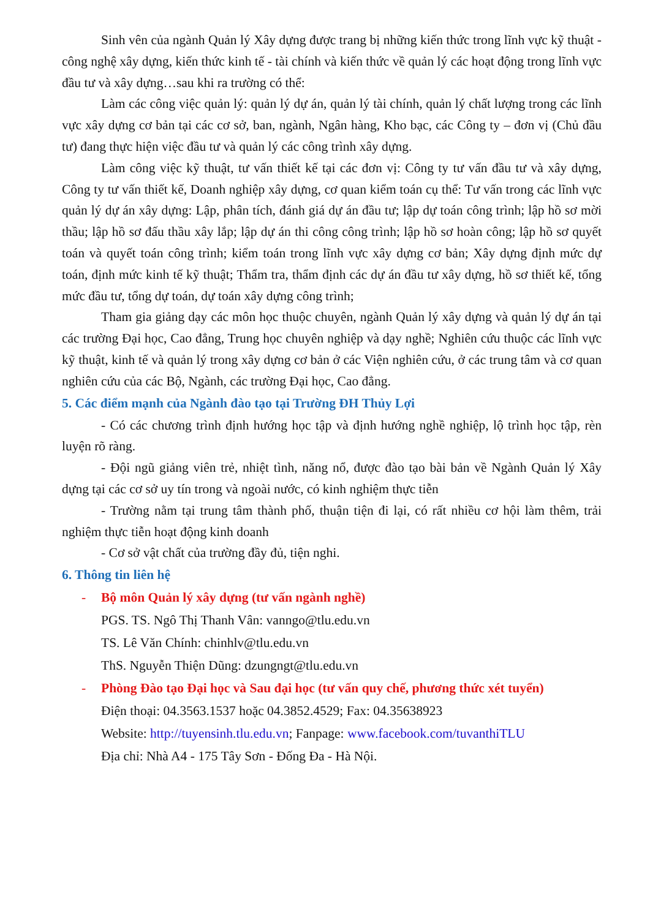Sinh vên của ngành Quản lý Xây dựng được trang bị những kiến thức trong lĩnh vực kỹ thuật - công nghệ xây dựng, kiến thức kinh tế - tài chính và kiến thức về quản lý các hoạt động trong lĩnh vực đầu tư và xây dựng…sau khi ra trường có thể:
Làm các công việc quản lý: quản lý dự án, quản lý tài chính, quản lý chất lượng trong các lĩnh vực xây dựng cơ bản tại các cơ sở, ban, ngành, Ngân hàng, Kho bạc, các Công ty – đơn vị (Chủ đầu tư) đang thực hiện việc đầu tư và quản lý các công trình xây dựng.
Làm công việc kỹ thuật, tư vấn thiết kế tại các đơn vị: Công ty tư vấn đầu tư và xây dựng, Công ty tư vấn thiết kế, Doanh nghiệp xây dựng, cơ quan kiểm toán cụ thể: Tư vấn trong các lĩnh vực quản lý dự án xây dựng: Lập, phân tích, đánh giá dự án đầu tư; lập dự toán công trình; lập hồ sơ mời thầu; lập hồ sơ đấu thầu xây lắp; lập dự án thi công công trình; lập hồ sơ hoàn công; lập hồ sơ quyết toán và quyết toán công trình; kiểm toán trong lĩnh vực xây dựng cơ bản; Xây dựng định mức dự toán, định mức kinh tế kỹ thuật; Thẩm tra, thẩm định các dự án đầu tư xây dựng, hồ sơ thiết kế, tổng mức đầu tư, tổng dự toán, dự toán xây dựng công trình;
Tham gia giảng dạy các môn học thuộc chuyên, ngành Quản lý xây dựng và quản lý dự án tại các trường Đại học, Cao đẳng, Trung học chuyên nghiệp và dạy nghề; Nghiên cứu thuộc các lĩnh vực kỹ thuật, kinh tế và quản lý trong xây dựng cơ bản ở các Viện nghiên cứu, ở các trung tâm và cơ quan nghiên cứu của các Bộ, Ngành, các trường Đại học, Cao đẳng.
5. Các điểm mạnh của Ngành đào tạo tại Trường ĐH Thủy Lợi
- Có các chương trình định hướng học tập và định hướng nghề nghiệp, lộ trình học tập, rèn luyện rõ ràng.
- Đội ngũ giảng viên trẻ, nhiệt tình, năng nổ, được đào tạo bài bản về Ngành Quản lý Xây dựng tại các cơ sở uy tín trong và ngoài nước, có kinh nghiệm thực tiễn
- Trường nằm tại trung tâm thành phố, thuận tiện đi lại, có rất nhiều cơ hội làm thêm, trải nghiệm thực tiễn hoạt động kinh doanh
- Cơ sở vật chất của trường đầy đủ, tiện nghi.
6. Thông tin liên hệ
- Bộ môn Quản lý xây dựng (tư vấn ngành nghề)
PGS. TS. Ngô Thị Thanh Vân: vanngo@tlu.edu.vn
TS. Lê Văn Chính: chinhlv@tlu.edu.vn
ThS. Nguyễn Thiện Dũng: dzungngt@tlu.edu.vn
- Phòng Đào tạo Đại học và Sau đại học (tư vấn quy chế, phương thức xét tuyển)
Điện thoại: 04.3563.1537 hoặc 04.3852.4529; Fax: 04.35638923
Website: http://tuyensinh.tlu.edu.vn; Fanpage: www.facebook.com/tuvanthiTLU
Địa chỉ: Nhà A4 - 175 Tây Sơn - Đống Đa - Hà Nội.